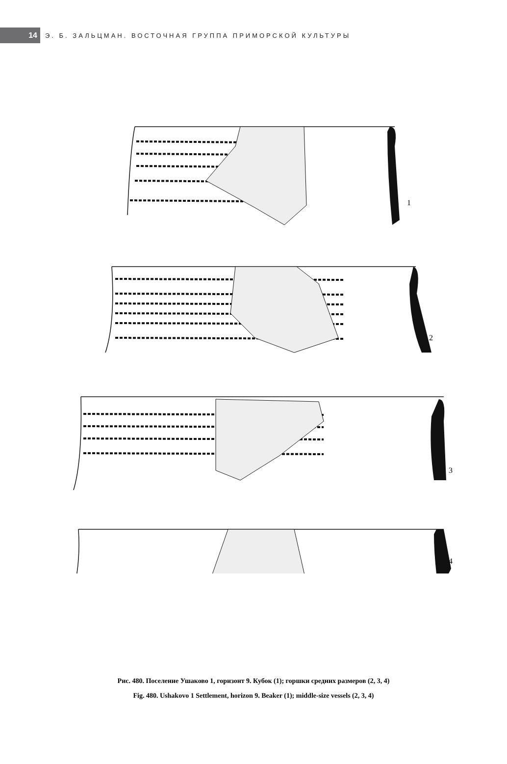14
Э. Б. ЗАЛЬЦМАН. ВОСТОЧНАЯ ГРУППА ПРИМОРСКОЙ КУЛЬТУРЫ
1
2
3
4
Рис. 480. Поселение Ушаково 1, горизонт 9. Кубок (1); горшки средних размеров (2, 3, 4)
Fig. 480. Ushakovo 1 Settlement, horizon 9. Beaker (1); middle-size vessels (2, 3, 4)